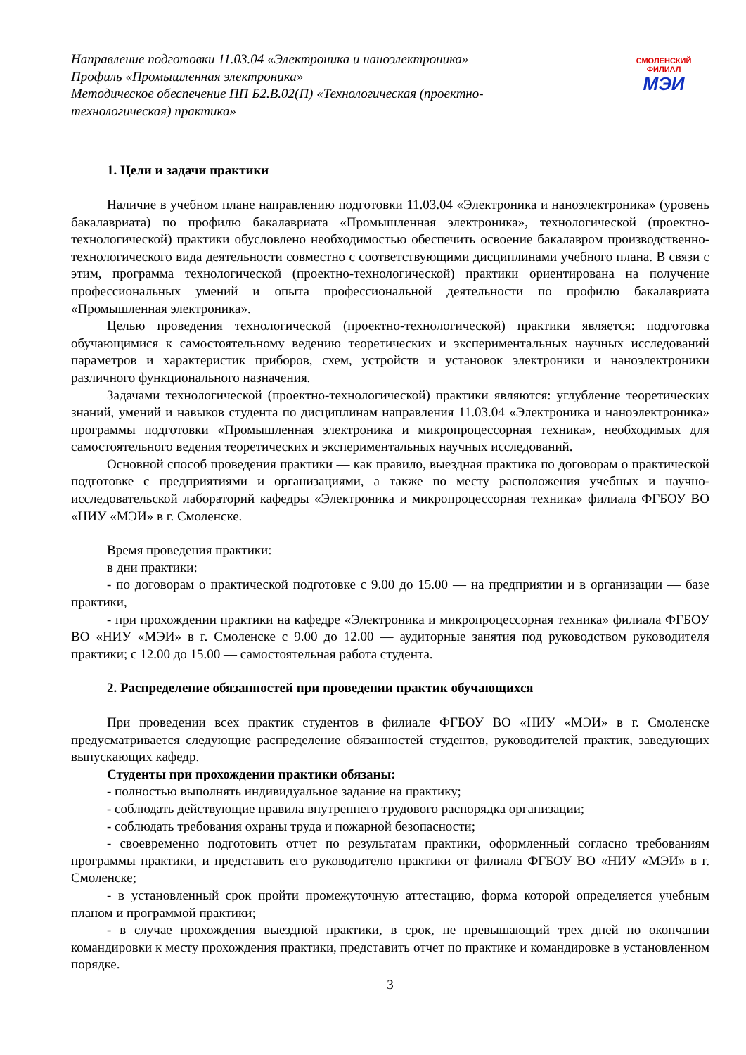Направление подготовки 11.03.04 «Электроника и наноэлектроника»
Профиль «Промышленная электроника»
Методическое обеспечение ПП Б2.В.02(П) «Технологическая (проектно-технологическая) практика»
СМОЛЕНСКИЙ
ФИЛИАЛ
МЭИ
1. Цели и задачи практики
Наличие в учебном плане направлению подготовки 11.03.04 «Электроника и наноэлектроника» (уровень бакалавриата) по профилю бакалавриата «Промышленная электроника», технологической (проектно-технологической) практики обусловлено необходимостью обеспечить освоение бакалавром производственно-технологического вида деятельности совместно с соответствующими дисциплинами учебного плана. В связи с этим, программа технологической (проектно-технологической) практики ориентирована на получение профессиональных умений и опыта профессиональной деятельности по профилю бакалавриата «Промышленная электроника».
Целью проведения технологической (проектно-технологической) практики является: подготовка обучающимися к самостоятельному ведению теоретических и экспериментальных научных исследований параметров и характеристик приборов, схем, устройств и установок электроники и наноэлектроники различного функционального назначения.
Задачами технологической (проектно-технологической) практики являются: углубление теоретических знаний, умений и навыков студента по дисциплинам направления 11.03.04 «Электроника и наноэлектроника» программы подготовки «Промышленная электроника и микропроцессорная техника», необходимых для самостоятельного ведения теоретических и экспериментальных научных исследований.
Основной способ проведения практики — как правило, выездная практика по договорам о практической подготовке с предприятиями и организациями, а также по месту расположения учебных и научно-исследовательской лабораторий кафедры «Электроника и микропроцессорная техника» филиала ФГБОУ ВО «НИУ «МЭИ» в г. Смоленске.
Время проведения практики:
в дни практики:
- по договорам о практической подготовке с 9.00 до 15.00 — на предприятии и в организации — базе практики,
- при прохождении практики на кафедре «Электроника и микропроцессорная техника» филиала ФГБОУ ВО «НИУ «МЭИ» в г. Смоленске с 9.00 до 12.00 — аудиторные занятия под руководством руководителя практики; с 12.00 до 15.00 — самостоятельная работа студента.
2. Распределение обязанностей при проведении практик обучающихся
При проведении всех практик студентов в филиале ФГБОУ ВО «НИУ «МЭИ» в г. Смоленске предусматривается следующие распределение обязанностей студентов, руководителей практик, заведующих выпускающих кафедр.
Студенты при прохождении практики обязаны:
- полностью выполнять индивидуальное задание на практику;
- соблюдать действующие правила внутреннего трудового распорядка организации;
- соблюдать требования охраны труда и пожарной безопасности;
- своевременно подготовить отчет по результатам практики, оформленный согласно требованиям программы практики, и представить его руководителю практики от филиала ФГБОУ ВО «НИУ «МЭИ» в г. Смоленске;
- в установленный срок пройти промежуточную аттестацию, форма которой определяется учебным планом и программой практики;
- в случае прохождения выездной практики, в срок, не превышающий трех дней по окончании командировки к месту прохождения практики, представить отчет по практике и командировке в установленном порядке.
3